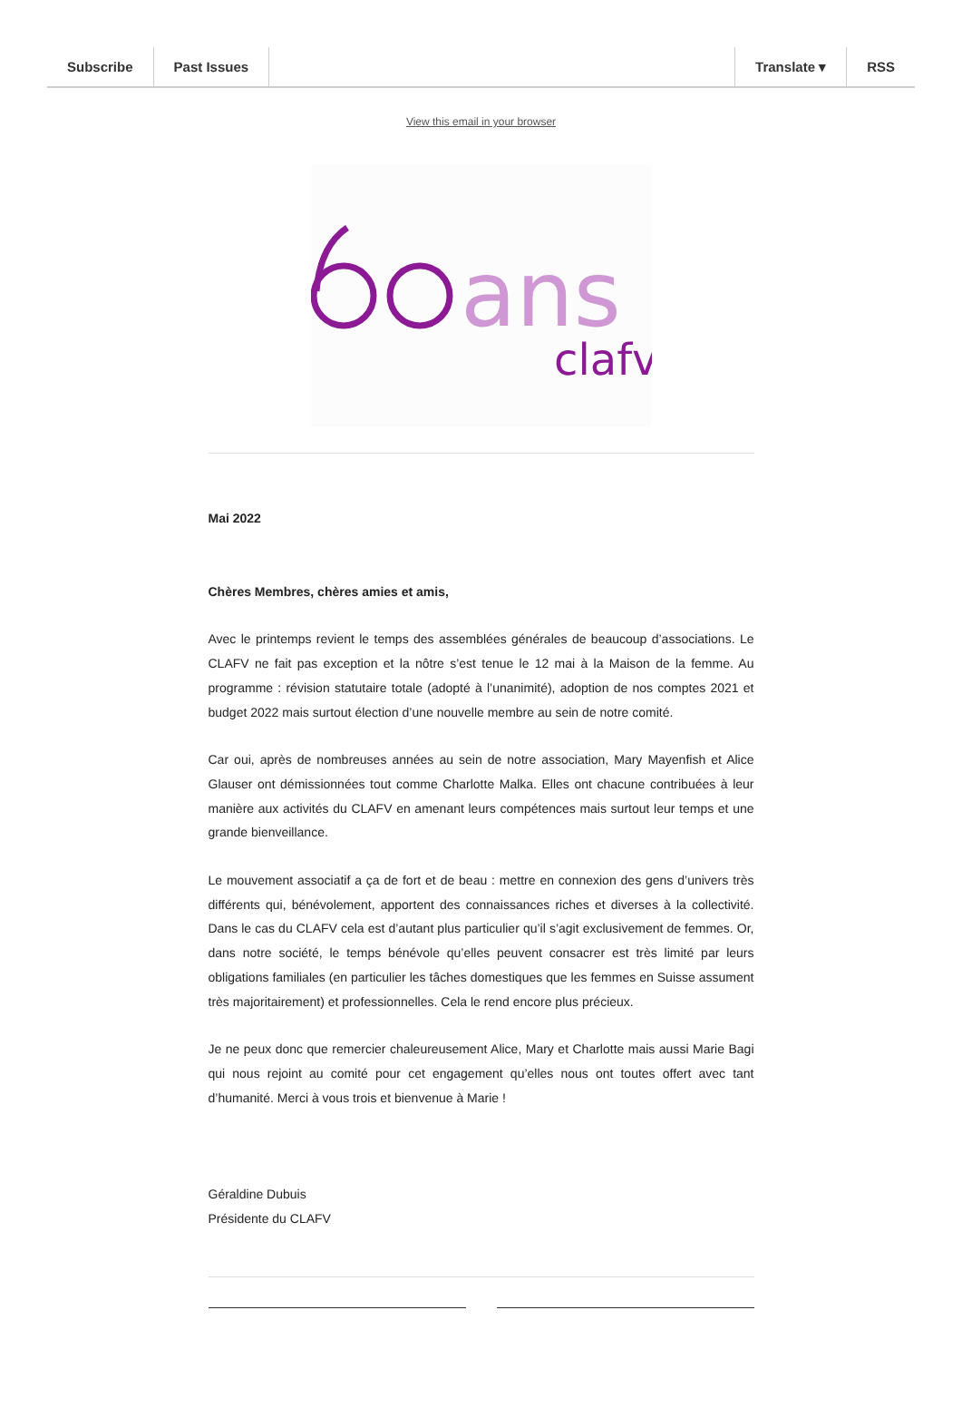Subscribe Past Issues Translate ▾ RSS
View this email in your browser
ans
clafv
Mai 2022
Chères Membres, chères amies et amis,
Avec le printemps revient le temps des assemblées générales de beaucoup d’associations. Le CLAFV ne fait pas exception et la nôtre s’est tenue le 12 mai à la Maison de la femme. Au programme : révision statutaire totale (adopté à l’unanimité), adoption de nos comptes 2021 et budget 2022 mais surtout élection d’une nouvelle membre au sein de notre comité.
Car oui, après de nombreuses années au sein de notre association, Mary Mayenfish et Alice Glauser ont démissionnées tout comme Charlotte Malka. Elles ont chacune contribuées à leur manière aux activités du CLAFV en amenant leurs compétences mais surtout leur temps et une grande bienveillance.
Le mouvement associatif a ça de fort et de beau : mettre en connexion des gens d’univers très différents qui, bénévolement, apportent des connaissances riches et diverses à la collectivité. Dans le cas du CLAFV cela est d’autant plus particulier qu’il s’agit exclusivement de femmes. Or, dans notre société, le temps bénévole qu’elles peuvent consacrer est très limité par leurs obligations familiales (en particulier les tâches domestiques que les femmes en Suisse assument très majoritairement) et professionnelles. Cela le rend encore plus précieux.
Je ne peux donc que remercier chaleureusement Alice, Mary et Charlotte mais aussi Marie Bagi qui nous rejoint au comité pour cet engagement qu’elles nous ont toutes offert avec tant d’humanité. Merci à vous trois et bienvenue à Marie !
Géraldine Dubuis
Présidente du CLAFV